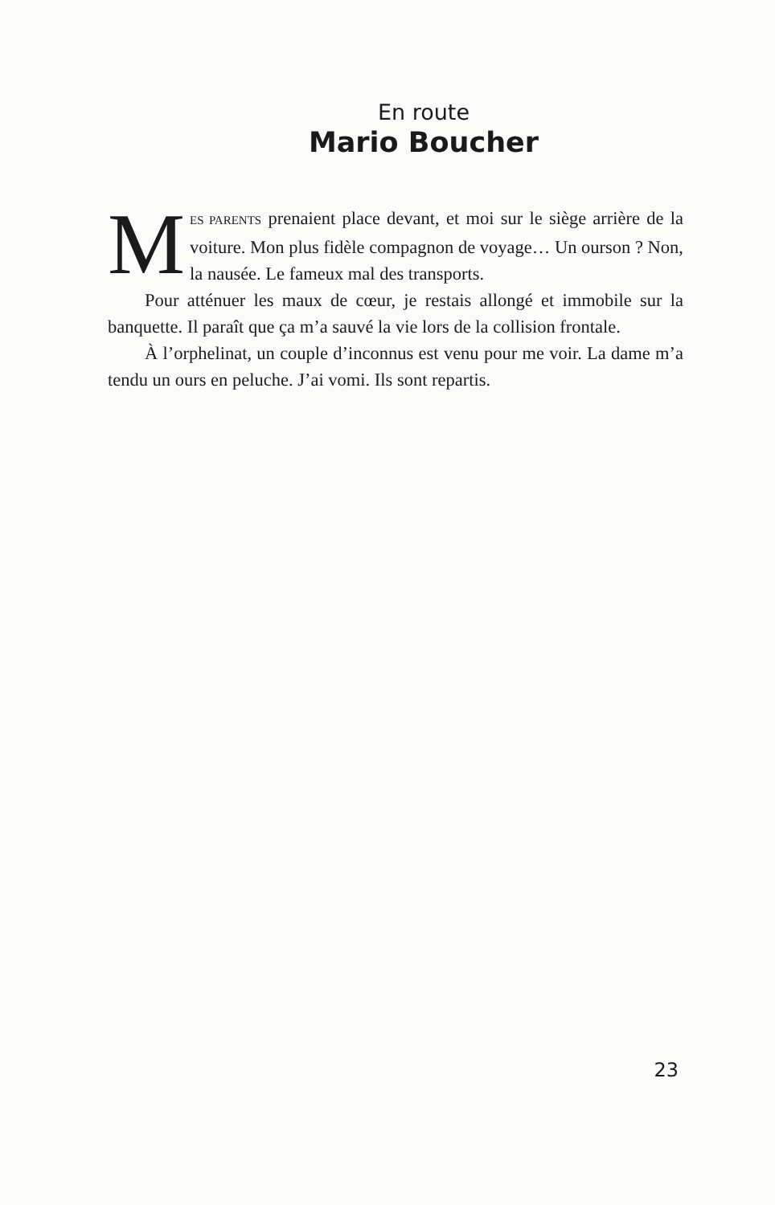En route
Mario Boucher
MES PARENTS prenaient place devant, et moi sur le siège arrière de la voiture. Mon plus fidèle compagnon de voyage… Un ourson ? Non, la nausée. Le fameux mal des transports.
Pour atténuer les maux de cœur, je restais allongé et immobile sur la banquette. Il paraît que ça m’a sauvé la vie lors de la collision frontale.
À l’orphelinat, un couple d’inconnus est venu pour me voir. La dame m’a tendu un ours en peluche. J’ai vomi. Ils sont repartis.
23